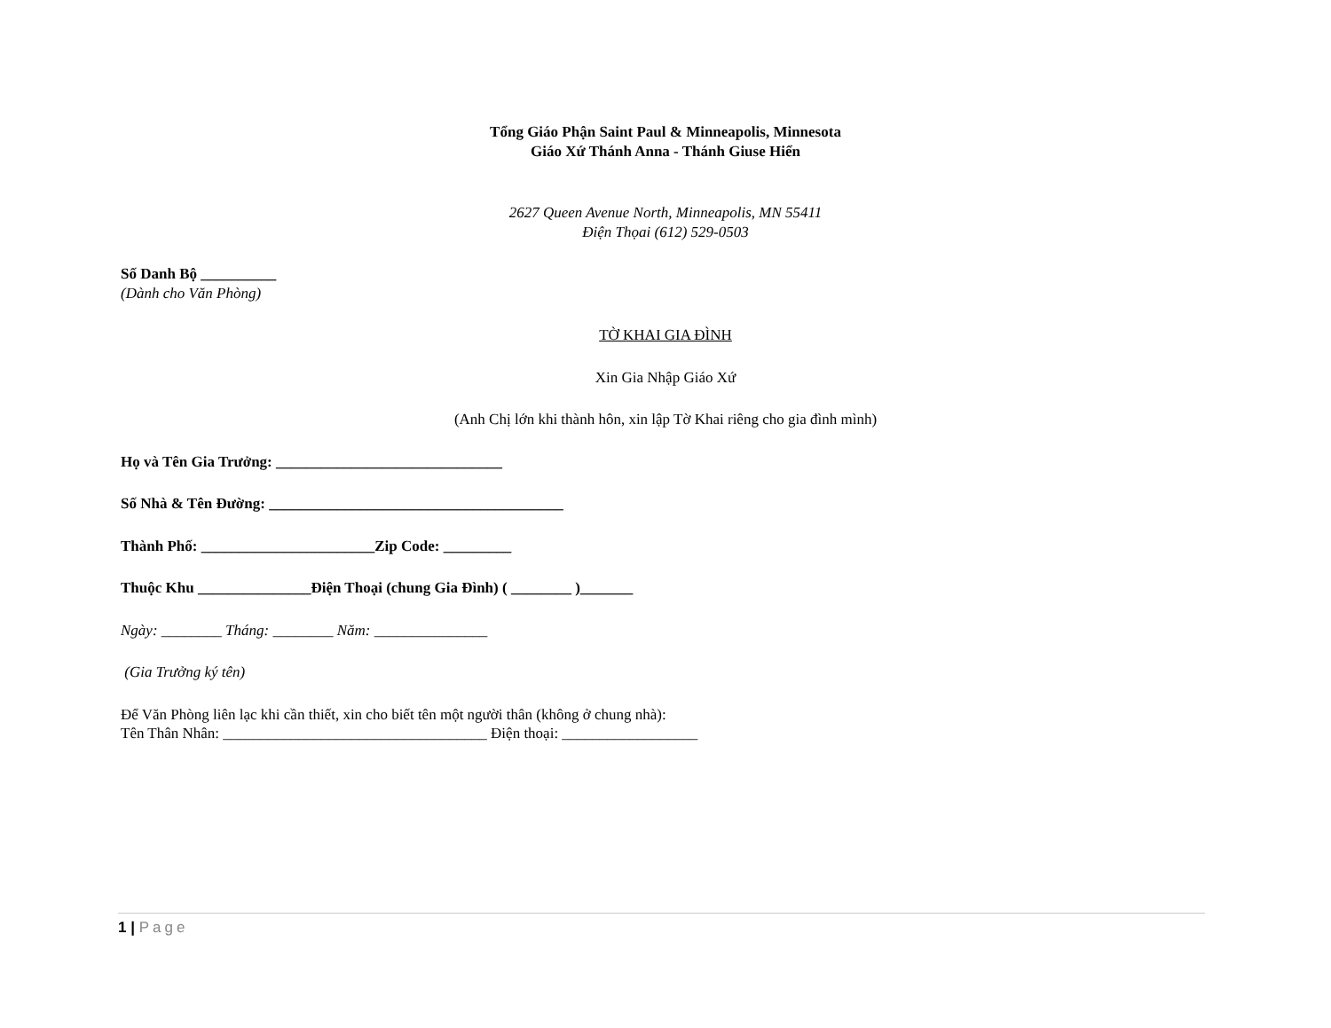Tổng Giáo Phận Saint Paul & Minneapolis, Minnesota
Giáo Xứ Thánh Anna - Thánh Giuse Hiển
2627 Queen Avenue North, Minneapolis, MN 55411
Điện Thọai (612) 529-0503
Số Danh Bộ __________
(Dành cho Văn Phòng)
TỜ KHAI GIA ĐÌNH
Xin Gia Nhập Giáo Xứ
(Anh Chị lớn khi thành hôn, xin lập Tờ Khai riêng cho gia đình mình)
Họ và Tên Gia Trưởng: ______________________________
Số Nhà & Tên Đường: _______________________________________
Thành Phố: _______________________Zip Code: _________
Thuộc Khu _______________Điện Thoại (chung Gia Đình) ( ________ )_______
Ngày: ________ Tháng: ________ Năm: _______________
(Gia Trưởng ký tên)
Để Văn Phòng liên lạc khi cần thiết, xin cho biết tên một người thân (không ở chung nhà):
Tên Thân Nhân: ___________________________________ Điện thoại: __________________
1 | Page